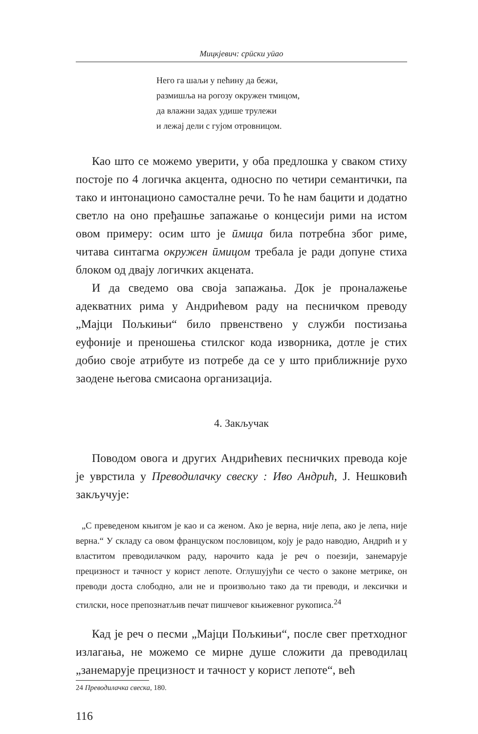Мицкјевич: срӣски уӣао
Него га шаљи у пећину да бежи,
размишља на рогозу окружен тмицом,
да влажни задах удише трулежи
и лежај дели с гујом отровницом.
Као што се можемо уверити, у оба предлошка у сваком стиху постоје по 4 логичка акцента, односно по четири семантички, па тако и интонационо самосталне речи. То ће нам бацити и додатно светло на оно пређашње запажање о концесији рими на истом овом примеру: осим што је ӣмица била потребна због риме, читава синтагма окружен ӣмицом требала је ради допуне стиха блоком од двају логичких акцената.
И да сведемо ова своја запажања. Док је проналажење адекватних рима у Андрићевом раду на песничком преводу „Мајци Пољкињи“ било првенствено у служби постизања еуфоније и преношења стилског кода изворника, дотле је стих добио своје атрибуте из потребе да се у што приближније рухо заодене његова смисаона организација.
4. Закључак
Поводом овога и других Андрићевих песничких превода које је уврстила у Преводилачку свеску : Иво Андрић, Ј. Нешковић закључује:
„С преведеном књигом је као и са женом. Ако је верна, није лепа, ако је лепа, није верна.“ У складу са овом француском пословицом, коју је радо наводио, Андрић и у властитом преводилачком раду, нарочито када је реч о поезији, занемарује прецизност и тачност у корист лепоте. Оглушујући се често о законе метрике, он преводи доста слободно, али не и произвољно тако да ти преводи, и лексички и стилски, носе препознатљив печат пишчевог књижевног рукописа.<sup>24</sup>
Кад је реч о песми „Мајци Пољкињи“, после свег претходног излагања, не можемо се мирне душе сложити да преводилац „занемарује прецизност и тачност у корист лепоте“, већ
24 Преводилачка свеска, 180.
116